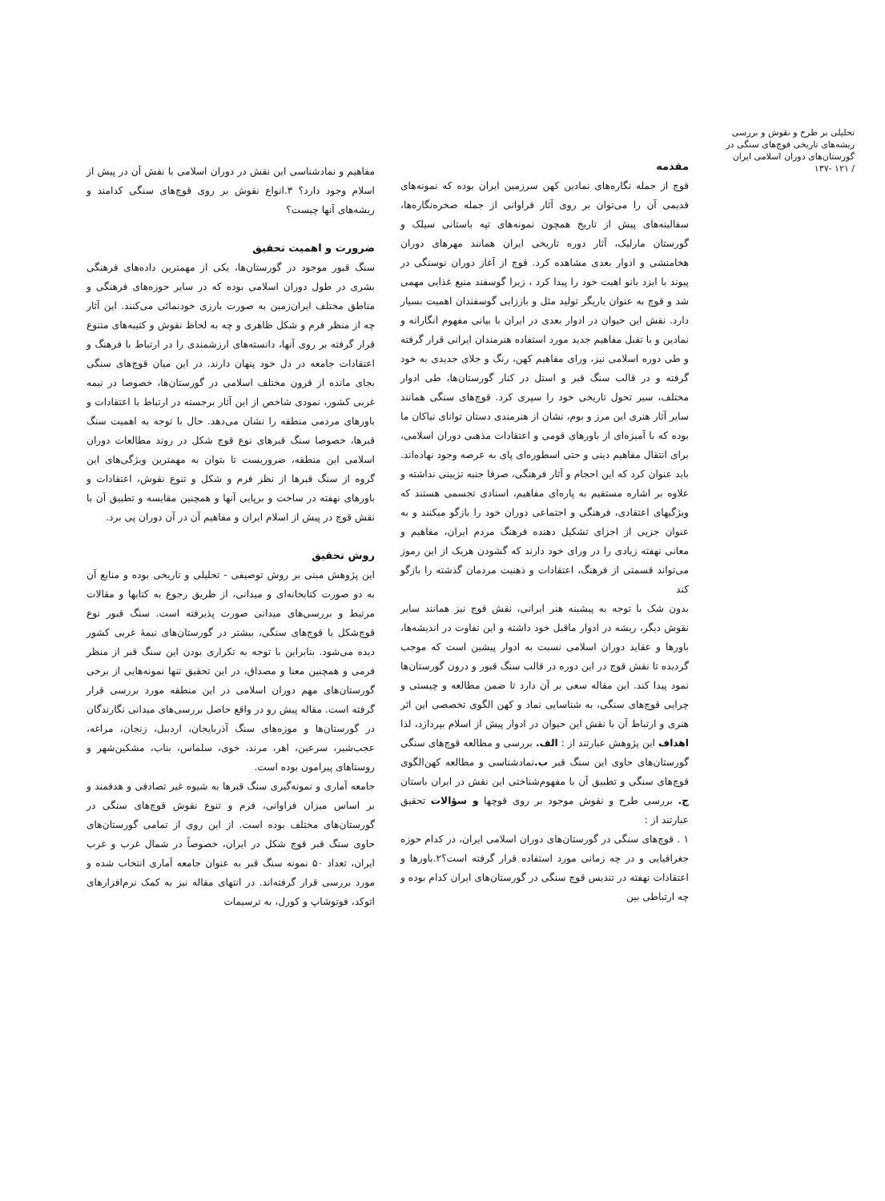تحلیلی بر طرح و نقوش و بررسی ریشه‌های تاریخی قوچ‌های سنگی در گورستان‌های دوران اسلامی ایران
/ ۱۲۱ -۱۳۷
مقدمه
قوچ از جمله نگاره‌های نمادین کهن سرزمین ایران بوده که نمونه‌های قدیمی آن را می‌توان بر روی آثار فراوانی از جمله صخره‌نگاره‌ها، سفالینه‌های پیش از تاریخ همچون نمونه‌های تپه باستانی سیلک و گورستان مارلیک، آثار دوره تاریخی ایران همانند مهرهای دوران هخامنشی و ادوار بعدی مشاهده کرد. قوچ از آغاز دوران نوسنگی در پیوند با ایزد بانو اهیت خود را پیدا کرد ، زیرا گوسفند منبع غذایی مهمی شد و قوچ به عنوان یاریگر تولید مثل و باززایی گوسفندان اهمیت بسیار دارد. نقش این حیوان در ادوار بعدی در ایران با بیانی مفهوم انگارانه و نمادین و با تقبل مفاهیم جدید مورد استفاده هنرمندان ایرانی قرار گرفته و طی دوره اسلامی نیز، ورای مفاهیم کهن، رنگ و جلای جدیدی به خود گرفته و در قالب سنگ قبر و استل در کنار گورستان‌ها، طی ادوار مختلف، سیر تحول تاریخی خود را سپری کرد. قوچ‌های سنگی همانند سایر آثار هنری این مرز و بوم، نشان از هنرمندی دستان توانای نیاکان ما بوده که با آمیزه‌ای از باورهای قومی و اعتقادات مذهبی دوران اسلامی، برای انتقال مفاهیم دینی و حتی اسطوره‌ای پای به عرصه وجود نهاده‌اند. باید عنوان کرد که این احجام و آثار فرهنگی، صرفا جنبه تزیینی نداشته و علاوه بر اشاره مستقیم به پاره‌ای مفاهیم، اسنادی تجسمی هستند که ویژگیهای اعتقادی، فرهنگی و اجتماعی دوران خود را بازگو میکنند و به عنوان جزیی از اجزای تشکیل دهنده فرهنگ مردم ایران، مفاهیم و معانی نهفته زیادی را در ورای خود دارند که گشودن هریک از این رموز می‌تواند قسمتی از فرهنگ، اعتقادات و ذهنیت مردمان گذشته را بازگو کند
بدون شک با توجه به پیشینه هنر ایرانی، نقش قوچ نیز همانند سایر نقوش دیگر، ریشه در ادوار ماقبل خود داشته و این تفاوت در اندیشه‌ها، باورها و عقاید دوران اسلامی نسبت به ادوار پیشین است که موجب گردیده تا نقش قوچ در این دوره در قالب سنگ قبور و درون گورستان‌ها نمود پیدا کند. این مقاله سعی بر آن دارد تا ضمن مطالعه و چیستی و چرایی قوچ‌های سنگی، به شناسایی نماد و کهن الگوی تخصصی این اثر هنری و ارتباط آن با نقش این حیوان در ادوار پیش از اسلام بپردازد، لذا اهداف این پژوهش عبارتند از : الف. بررسی و مطالعه قوچ‌های سنگی گورستان‌های حاوی این سنگ قبر ب. نمادشناسی و مطالعه کهن‌الگوی قوچ‌های سنگی و تطبیق آن با مفهوم‌شناختی این نقش در ایران باستان ج. بررسی طرح و نقوش موجود بر روی قوچها و سؤالات تحقیق عبارتند از :
۱ . قوچ‌های سنگی در گورستان‌های دوران اسلامی ایران، در کدام حوزه جغرافیایی و در چه زمانی مورد استفاده قرار گرفته است؟۲.باورها و اعتقادات نهفته در تندیس قوچ سنگی در گورستان‌های ایران کدام بوده و چه ارتباطی بین
مفاهیم و نمادشناسی این نقش در دوران اسلامی با نقش آن در پیش از اسلام وجود دارد؟ ۳.انواع نقوش بر روی قوچ‌های سنگی کدامند و ریشه‌های آنها چیست؟
ضرورت و اهمیت تحقیق
سنگ قبور موجود در گورستان‌ها، یکی از مهمترین داده‌های فرهنگی بشری در طول دوران اسلامی بوده که در سایر حوزه‌های فرهنگی و مناطق مختلف ایران‌زمین به صورت بارزی خودنمائی می‌کنند. این آثار چه از منظر فرم و شکل ظاهری و چه به لحاظ نقوش و کتیبه‌های متنوع قرار گرفته بر روی آنها، دانسته‌های ارزشمندی را در ارتباط با فرهنگ و اعتقادات جامعه در دل خود پنهان دارند. در این میان قوچ‌های سنگی بجای مانده از قرون مختلف اسلامی در گورستان‌ها، خصوصا در نیمه غربی کشور، نمودی شاخص از این آثار برجسته در ارتباط با اعتقادات و باورهای مردمی منطقه را نشان می‌دهد. حال با توجه به اهمیت سنگ قبرها، خصوصا سنگ قبرهای نوع قوچ شکل در روند مطالعات دوران اسلامی این منطقه، ضروریست تا بتوان به مهمترین ویژگی‌های این گروه از سنگ قبرها از نظر فرم و شکل و تنوع نقوش، اعتقادات و باورهای نهفته در ساخت و برپایی آنها و همچنین مقایسه و تطبیق آن با نقش قوچ در پیش از اسلام ایران و مفاهیم آن در آن دوران پی برد.
روش تحقیق
این پژوهش مبنی بر روش توصیفی - تحلیلی و تاریخی بوده و منابع آن به دو صورت کتابخانه‌ای و میدانی، از طریق رجوع به کتابها و مقالات مرتبط و بررسی‌های میدانی صورت پذیرفته است. سنگ قبور نوع قوچ‌شکل یا قوچ‌های سنگی، بیشتر در گورستان‌های نیمهٔ غربی کشور دیده می‌شود. بنابراین با توجه به تکراری بودن این سنگ قبر از منظر فرمی و همچنین معنا و مصداق، در این تحقیق تنها نمونه‌هایی از برخی گورستان‌های مهم دوران اسلامی در این منطقه مورد بررسی قرار گرفته است. مقاله پیش رو در واقع حاصل بررسی‌های میدانی نگارندگان در گورستان‌ها و موزه‌های سنگ آذربایجان، اردبیل، زنجان، مراغه، عجب‌شیر، سرعین، اهر، مرند، خوی، سلماس، بناب، مشکین‌شهر و روستاهای پیرامون بوده است.
جامعه آماری و نمونه‌گیری سنگ قبرها به شیوه غیر تصادفی و هدفمند و بر اساس میزان فراوانی، فرم و تنوع نقوش قوچ‌های سنگی در گورستان‌های مختلف بوده است. از این روی از تمامی گورستان‌های حاوی سنگ قبر قوچ شکل در ایران، خصوصاً در شمال غرب و غرب ایران، تعداد ۵۰ نمونه سنگ قبر به عنوان جامعه آماری انتخاب شده و مورد بررسی قرار گرفته‌اند. در انتهای مقاله نیز به کمک نرم‌افزارهای اتوکد، فوتوشاپ و کورل، به ترسیمات